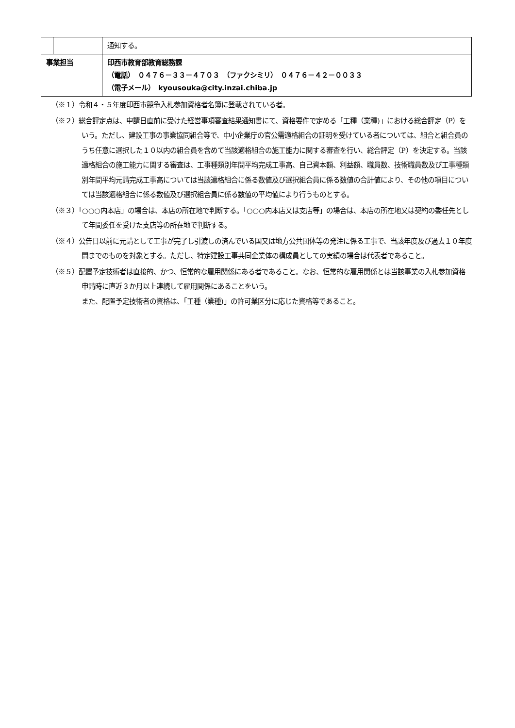| | | 通知する。 |
| 事業担当 | | 印西市教育部教育総務課 （電話） ０４７６－３３－４７０３ （ファクシミリ） ０４７６－４２－００３３ （電子メール） kyousouka@city.inzai.chiba.jp |
（※１）令和４・５年度印西市競争入札参加資格者名簿に登載されている者。
（※２）総合評定点は、申請日直前に受けた経営事項審査結果通知書にて、資格要件で定める「工種（業種)」における総合評定（P）をいう。ただし、建設工事の事業協同組合等で、中小企業庁の官公需適格組合の証明を受けている者については、組合と組合員のうち任意に選択した１０以内の組合員を含めて当該適格組合の施工能力に関する審査を行い、総合評定（P）を決定する。当該適格組合の施工能力に関する審査は、工事種類別年間平均完成工事高、自己資本額、利益額、職員数、技術職員数及び工事種類別年間平均元請完成工事高については当該適格組合に係る数値及び選択組合員に係る数値の合計値により、その他の項目については当該適格組合に係る数値及び選択組合員に係る数値の平均値により行うものとする。
（※３）「○○○内本店」の場合は、本店の所在地で判断する。「○○○内本店又は支店等」の場合は、本店の所在地又は契約の委任先として年間委任を受けた支店等の所在地で判断する。
（※４）公告日以前に元請として工事が完了し引渡しの済んでいる国又は地方公共団体等の発注に係る工事で、当該年度及び過去１０年度間までのものを対象とする。ただし、特定建設工事共同企業体の構成員としての実績の場合は代表者であること。
（※５）配置予定技術者は直接的、かつ、恒常的な雇用関係にある者であること。なお、恒常的な雇用関係とは当該事業の入札参加資格申請時に直近３か月以上連続して雇用関係にあることをいう。
また、配置予定技術者の資格は、「工種（業種)」の許可業区分に応じた資格等であること。